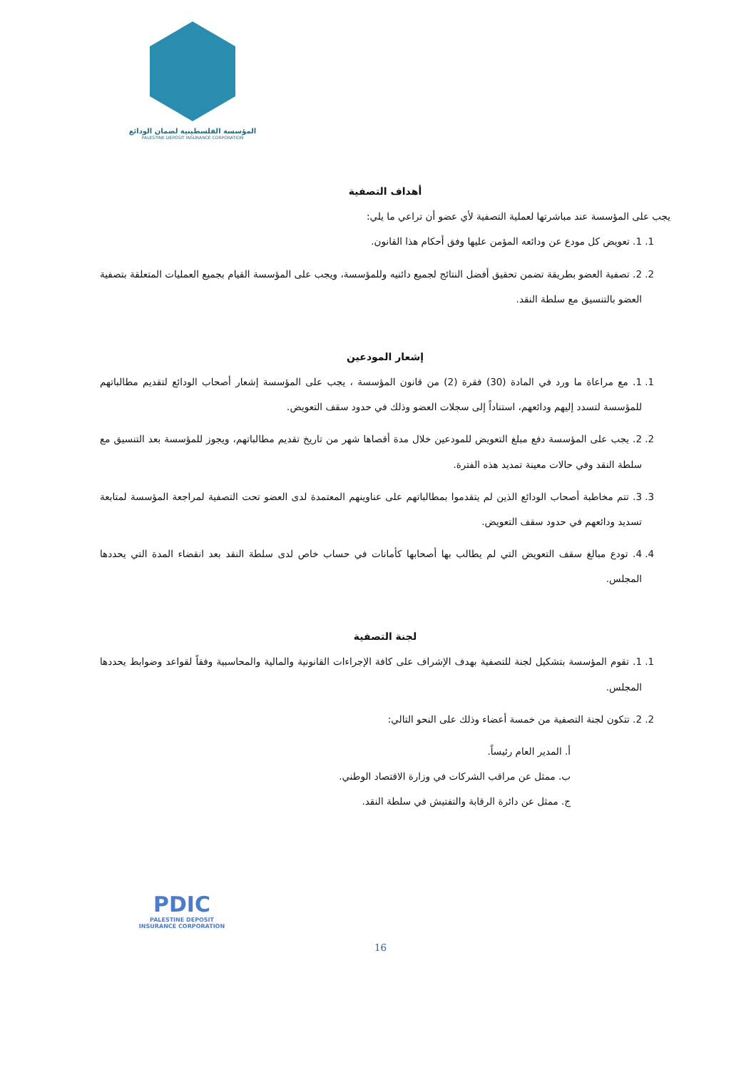المؤسسة الفلسطينية لضمان الودائع
PALESTINE DEPOSIT INSURANCE CORPORATION
أهداف التصفية
يجب على المؤسسة عند مباشرتها لعملية التصفية لأي عضو أن تراعي ما يلي:
1. 1. تعويض كل مودع عن ودائعه المؤمن عليها وفق أحكام هذا القانون.
2. 2. تصفية العضو بطريقة تضمن تحقيق أفضل النتائج لجميع دائنيه وللمؤسسة، ويجب على المؤسسة القيام بجميع العمليات المتعلقة بتصفية العضو بالتنسيق مع سلطة النقد.
إشعار المودعين
1. 1. مع مراعاة ما ورد في المادة (30) فقرة (2) من قانون المؤسسة ، يجب على المؤسسة إشعار أصحاب الودائع لتقديم مطالباتهم للمؤسسة لتسدد إليهم ودائعهم، استناداً إلى سجلات العضو وذلك في حدود سقف التعويض.
2. 2. يجب على المؤسسة دفع مبلغ التعويض للمودعين خلال مدة أقصاها شهر من تاريخ تقديم مطالباتهم، ويجوز للمؤسسة بعد التنسيق مع سلطة النقد وفي حالات معينة تمديد هذه الفترة.
3. 3. تتم مخاطبة أصحاب الودائع الذين لم يتقدموا بمطالباتهم على عناوينهم المعتمدة لدى العضو تحت التصفية لمراجعة المؤسسة لمتابعة تسديد ودائعهم في حدود سقف التعويض.
4. 4. تودع مبالغ سقف التعويض التي لم يطالب بها أصحابها كأمانات في حساب خاص لدى سلطة النقد بعد انقضاء المدة التي يحددها المجلس.
لجنة التصفية
1. 1. تقوم المؤسسة بتشكيل لجنة للتصفية بهدف الإشراف على كافة الإجراءات القانونية والمالية والمحاسبية وفقاً لقواعد وضوابط يحددها المجلس.
2. 2. تتكون لجنة التصفية من خمسة أعضاء وذلك على النحو التالي:
أ. المدير العام رئيساً.
ب. ممثل عن مراقب الشركات في وزارة الاقتصاد الوطني.
ج. ممثل عن دائرة الرقابة والتفتيش في سلطة النقد.
PDIC
PALESTINE DEPOSIT INSURANCE CORPORATION
16